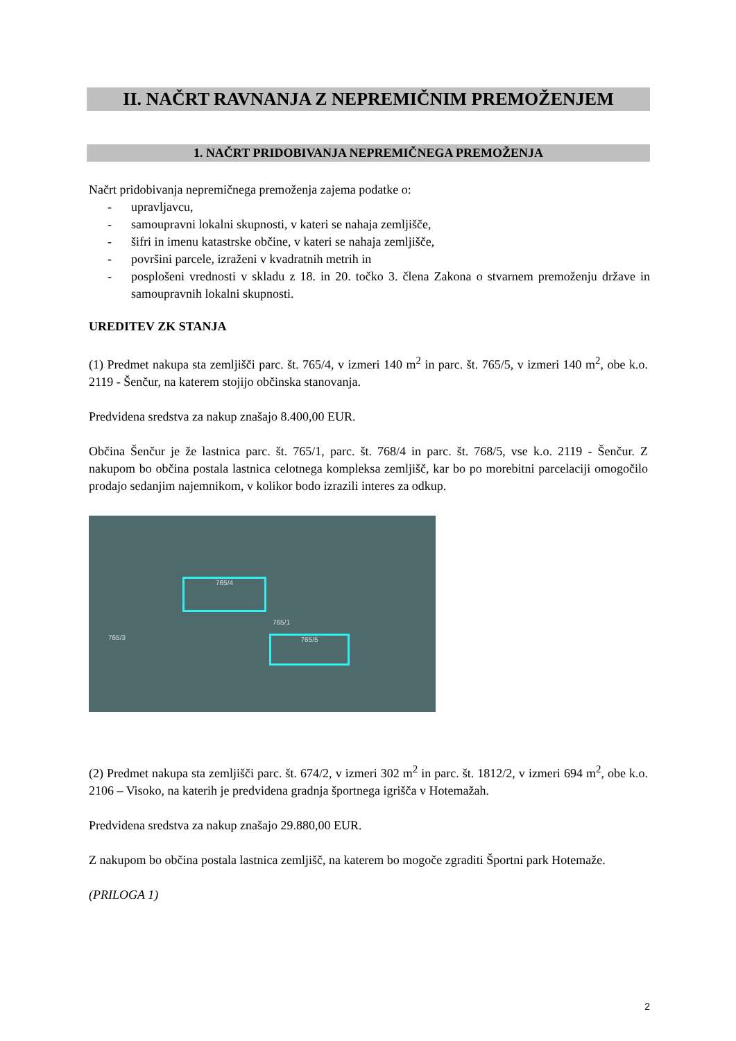II. NAČRT RAVNANJA Z NEPREMIČNIM PREMOŽENJEM
1. NAČRT PRIDOBIVANJA NEPREMIČNEGA PREMOŽENJA
Načrt pridobivanja nepremičnega premoženja zajema podatke o:
- upravljavcu,
- samoupravni lokalni skupnosti, v kateri se nahaja zemljišče,
- šifri in imenu katastrske občine, v kateri se nahaja zemljišče,
- površini parcele, izraženi v kvadratnih metrih in
- posplošeni vrednosti v skladu z 18. in 20. točko 3. člena Zakona o stvarnem premoženju države in samoupravnih lokalni skupnosti.
UREDITEV ZK STANJA
(1) Predmet nakupa sta zemljišči parc. št. 765/4, v izmeri 140 m<sup>2</sup> in parc. št. 765/5, v izmeri 140 m<sup>2</sup>, obe k.o. 2119 - Šenčur, na katerem stojijo občinska stanovanja.
Predvidena sredstva za nakup znašajo 8.400,00 EUR.
Občina Šenčur je že lastnica parc. št. 765/1, parc. št. 768/4 in parc. št. 768/5, vse k.o. 2119 - Šenčur. Z nakupom bo občina postala lastnica celotnega kompleksa zemljišč, kar bo po morebitni parcelaciji omogočilo prodajo sedanjim najemnikom, v kolikor bodo izrazili interes za odkup.
765/4
765/5
765/1
765/3
(2) Predmet nakupa sta zemljišči parc. št. 674/2, v izmeri 302 m<sup>2</sup> in parc. št. 1812/2, v izmeri 694 m<sup>2</sup>, obe k.o. 2106 – Visoko, na katerih je predvidena gradnja športnega igrišča v Hotemažah.
Predvidena sredstva za nakup znašajo 29.880,00 EUR.
Z nakupom bo občina postala lastnica zemljišč, na katerem bo mogoče zgraditi Športni park Hotemaže.
(PRILOGA 1)
2